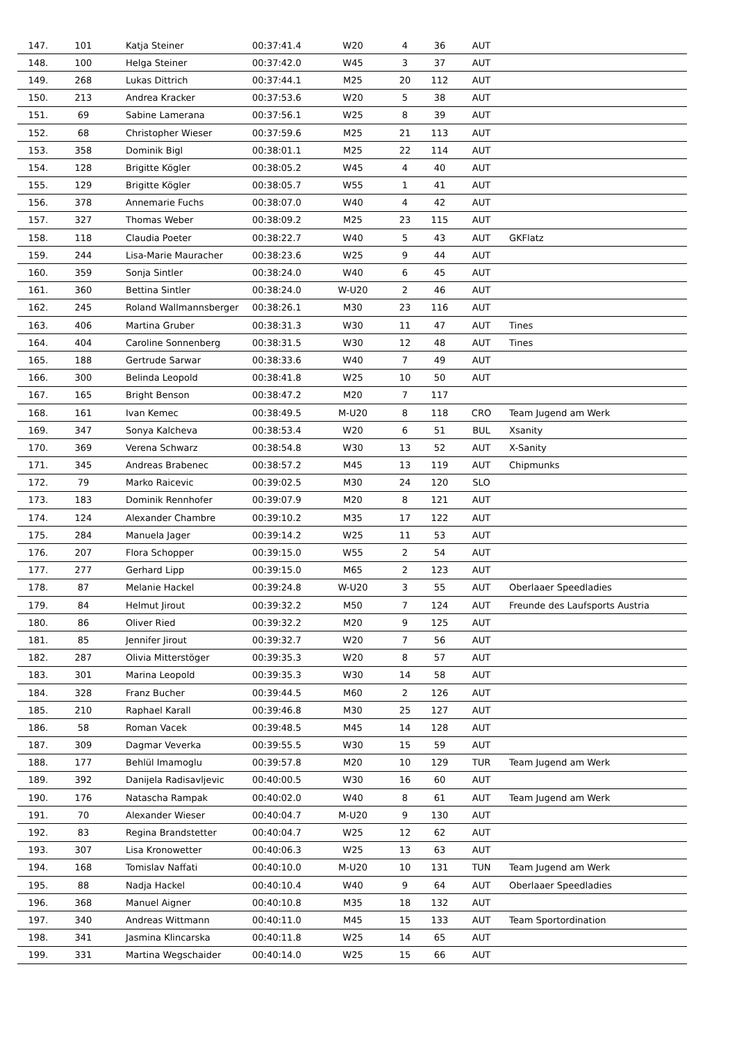| 147. | 101 | Katja Steiner | 00:37:41.4 | W20 | 4 | 36 | AUT | |
| 148. | 100 | Helga Steiner | 00:37:42.0 | W45 | 3 | 37 | AUT | |
| 149. | 268 | Lukas Dittrich | 00:37:44.1 | M25 | 20 | 112 | AUT | |
| 150. | 213 | Andrea Kracker | 00:37:53.6 | W20 | 5 | 38 | AUT | |
| 151. | 69 | Sabine Lamerana | 00:37:56.1 | W25 | 8 | 39 | AUT | |
| 152. | 68 | Christopher Wieser | 00:37:59.6 | M25 | 21 | 113 | AUT | |
| 153. | 358 | Dominik Bigl | 00:38:01.1 | M25 | 22 | 114 | AUT | |
| 154. | 128 | Brigitte Kögler | 00:38:05.2 | W45 | 4 | 40 | AUT | |
| 155. | 129 | Brigitte Kögler | 00:38:05.7 | W55 | 1 | 41 | AUT | |
| 156. | 378 | Annemarie Fuchs | 00:38:07.0 | W40 | 4 | 42 | AUT | |
| 157. | 327 | Thomas Weber | 00:38:09.2 | M25 | 23 | 115 | AUT | |
| 158. | 118 | Claudia Poeter | 00:38:22.7 | W40 | 5 | 43 | AUT | GKFlatz |
| 159. | 244 | Lisa-Marie Mauracher | 00:38:23.6 | W25 | 9 | 44 | AUT | |
| 160. | 359 | Sonja Sintler | 00:38:24.0 | W40 | 6 | 45 | AUT | |
| 161. | 360 | Bettina Sintler | 00:38:24.0 | W-U20 | 2 | 46 | AUT | |
| 162. | 245 | Roland Wallmannsberger | 00:38:26.1 | M30 | 23 | 116 | AUT | |
| 163. | 406 | Martina Gruber | 00:38:31.3 | W30 | 11 | 47 | AUT | Tines |
| 164. | 404 | Caroline Sonnenberg | 00:38:31.5 | W30 | 12 | 48 | AUT | Tines |
| 165. | 188 | Gertrude Sarwar | 00:38:33.6 | W40 | 7 | 49 | AUT | |
| 166. | 300 | Belinda Leopold | 00:38:41.8 | W25 | 10 | 50 | AUT | |
| 167. | 165 | Bright Benson | 00:38:47.2 | M20 | 7 | 117 | | |
| 168. | 161 | Ivan Kemec | 00:38:49.5 | M-U20 | 8 | 118 | CRO | Team Jugend am Werk |
| 169. | 347 | Sonya Kalcheva | 00:38:53.4 | W20 | 6 | 51 | BUL | Xsanity |
| 170. | 369 | Verena Schwarz | 00:38:54.8 | W30 | 13 | 52 | AUT | X-Sanity |
| 171. | 345 | Andreas Brabenec | 00:38:57.2 | M45 | 13 | 119 | AUT | Chipmunks |
| 172. | 79 | Marko Raicevic | 00:39:02.5 | M30 | 24 | 120 | SLO | |
| 173. | 183 | Dominik Rennhofer | 00:39:07.9 | M20 | 8 | 121 | AUT | |
| 174. | 124 | Alexander Chambre | 00:39:10.2 | M35 | 17 | 122 | AUT | |
| 175. | 284 | Manuela Jager | 00:39:14.2 | W25 | 11 | 53 | AUT | |
| 176. | 207 | Flora Schopper | 00:39:15.0 | W55 | 2 | 54 | AUT | |
| 177. | 277 | Gerhard Lipp | 00:39:15.0 | M65 | 2 | 123 | AUT | |
| 178. | 87 | Melanie Hackel | 00:39:24.8 | W-U20 | 3 | 55 | AUT | Oberlaaer Speedladies |
| 179. | 84 | Helmut Jirout | 00:39:32.2 | M50 | 7 | 124 | AUT | Freunde des Laufsports Austria |
| 180. | 86 | Oliver Ried | 00:39:32.2 | M20 | 9 | 125 | AUT | |
| 181. | 85 | Jennifer Jirout | 00:39:32.7 | W20 | 7 | 56 | AUT | |
| 182. | 287 | Olivia Mitterstöger | 00:39:35.3 | W20 | 8 | 57 | AUT | |
| 183. | 301 | Marina Leopold | 00:39:35.3 | W30 | 14 | 58 | AUT | |
| 184. | 328 | Franz Bucher | 00:39:44.5 | M60 | 2 | 126 | AUT | |
| 185. | 210 | Raphael Karall | 00:39:46.8 | M30 | 25 | 127 | AUT | |
| 186. | 58 | Roman Vacek | 00:39:48.5 | M45 | 14 | 128 | AUT | |
| 187. | 309 | Dagmar Veverka | 00:39:55.5 | W30 | 15 | 59 | AUT | |
| 188. | 177 | Behlül Imamoglu | 00:39:57.8 | M20 | 10 | 129 | TUR | Team Jugend am Werk |
| 189. | 392 | Danijela Radisavljevic | 00:40:00.5 | W30 | 16 | 60 | AUT | |
| 190. | 176 | Natascha Rampak | 00:40:02.0 | W40 | 8 | 61 | AUT | Team Jugend am Werk |
| 191. | 70 | Alexander Wieser | 00:40:04.7 | M-U20 | 9 | 130 | AUT | |
| 192. | 83 | Regina Brandstetter | 00:40:04.7 | W25 | 12 | 62 | AUT | |
| 193. | 307 | Lisa Kronowetter | 00:40:06.3 | W25 | 13 | 63 | AUT | |
| 194. | 168 | Tomislav Naffati | 00:40:10.0 | M-U20 | 10 | 131 | TUN | Team Jugend am Werk |
| 195. | 88 | Nadja Hackel | 00:40:10.4 | W40 | 9 | 64 | AUT | Oberlaaer Speedladies |
| 196. | 368 | Manuel Aigner | 00:40:10.8 | M35 | 18 | 132 | AUT | |
| 197. | 340 | Andreas Wittmann | 00:40:11.0 | M45 | 15 | 133 | AUT | Team Sportordination |
| 198. | 341 | Jasmina Klincarska | 00:40:11.8 | W25 | 14 | 65 | AUT | |
| 199. | 331 | Martina Wegschaider | 00:40:14.0 | W25 | 15 | 66 | AUT | |